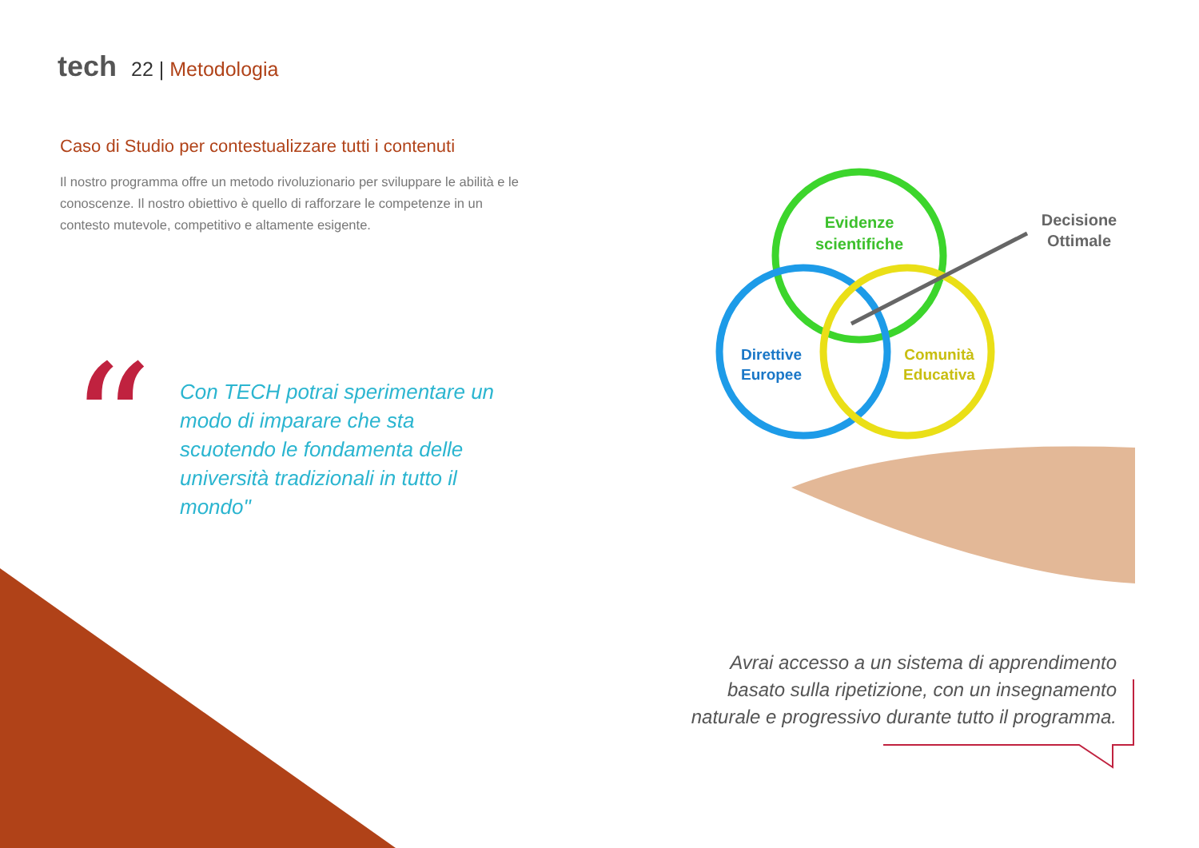tech 22 | Metodologia
Caso di Studio per contestualizzare tutti i contenuti
Il nostro programma offre un metodo rivoluzionario per sviluppare le abilità e le conoscenze. Il nostro obiettivo è quello di rafforzare le competenze in un contesto mutevole, competitivo e altamente esigente.
“
Con TECH potrai sperimentare un modo di imparare che sta scuotendo le fondamenta delle università tradizionali in tutto il mondo"
Evidenze
scientifiche
Direttive
Europee
Comunità
Educativa
Decisione
Ottimale
Avrai accesso a un sistema di apprendimento basato sulla ripetizione, con un insegnamento naturale e progressivo durante tutto il programma.